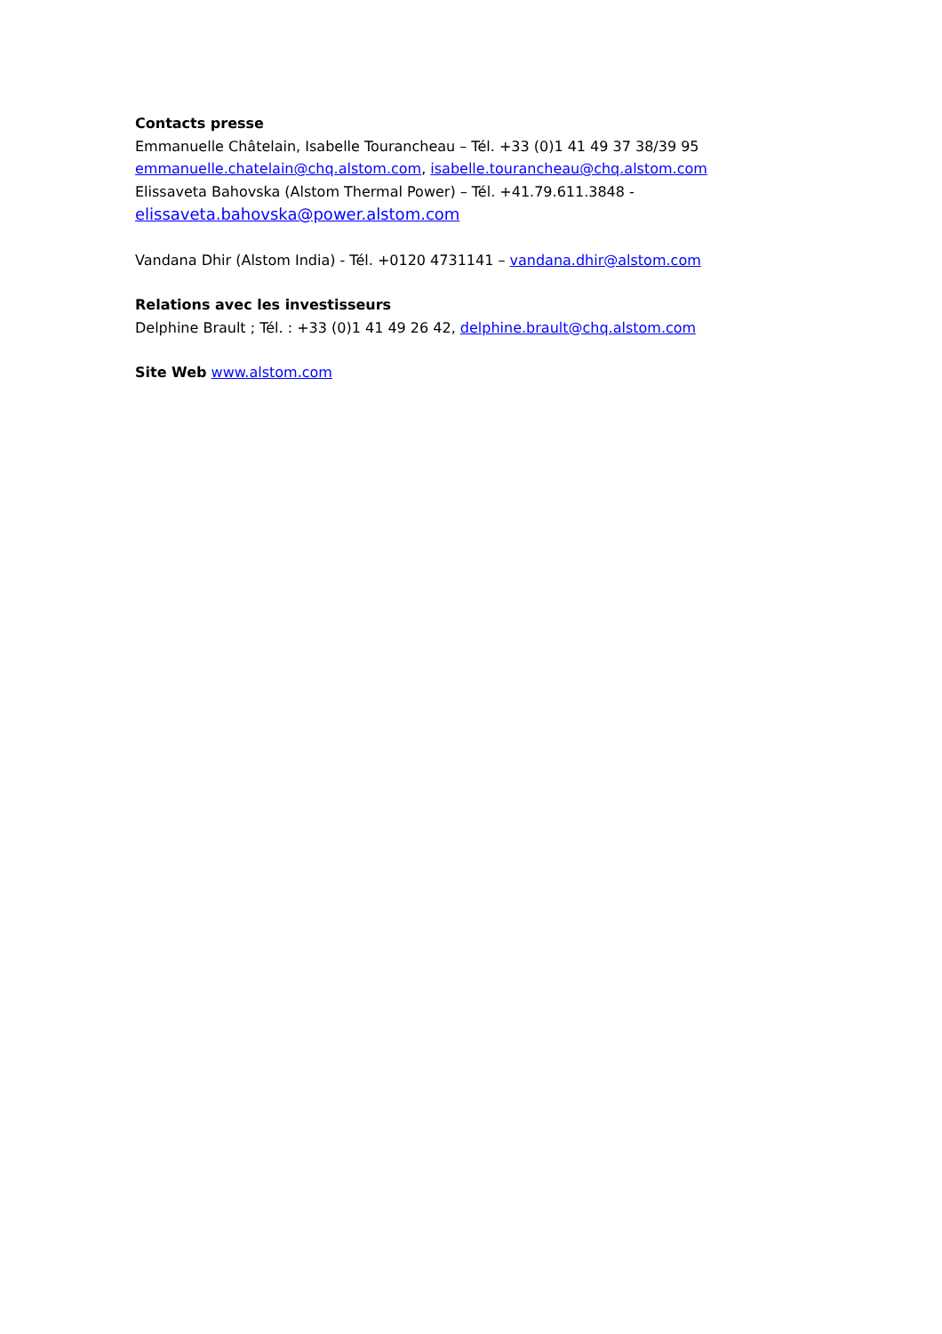Contacts presse
Emmanuelle Châtelain, Isabelle Tourancheau – Tél. +33 (0)1 41 49 37 38/39 95
emmanuelle.chatelain@chq.alstom.com, isabelle.tourancheau@chq.alstom.com
Elissaveta Bahovska (Alstom Thermal Power) – Tél. +41.79.611.3848 -
elissaveta.bahovska@power.alstom.com
Vandana Dhir (Alstom India) - Tél. +0120 4731141 – vandana.dhir@alstom.com
Relations avec les investisseurs
Delphine Brault ; Tél. : +33 (0)1 41 49 26 42, delphine.brault@chq.alstom.com
Site Web www.alstom.com